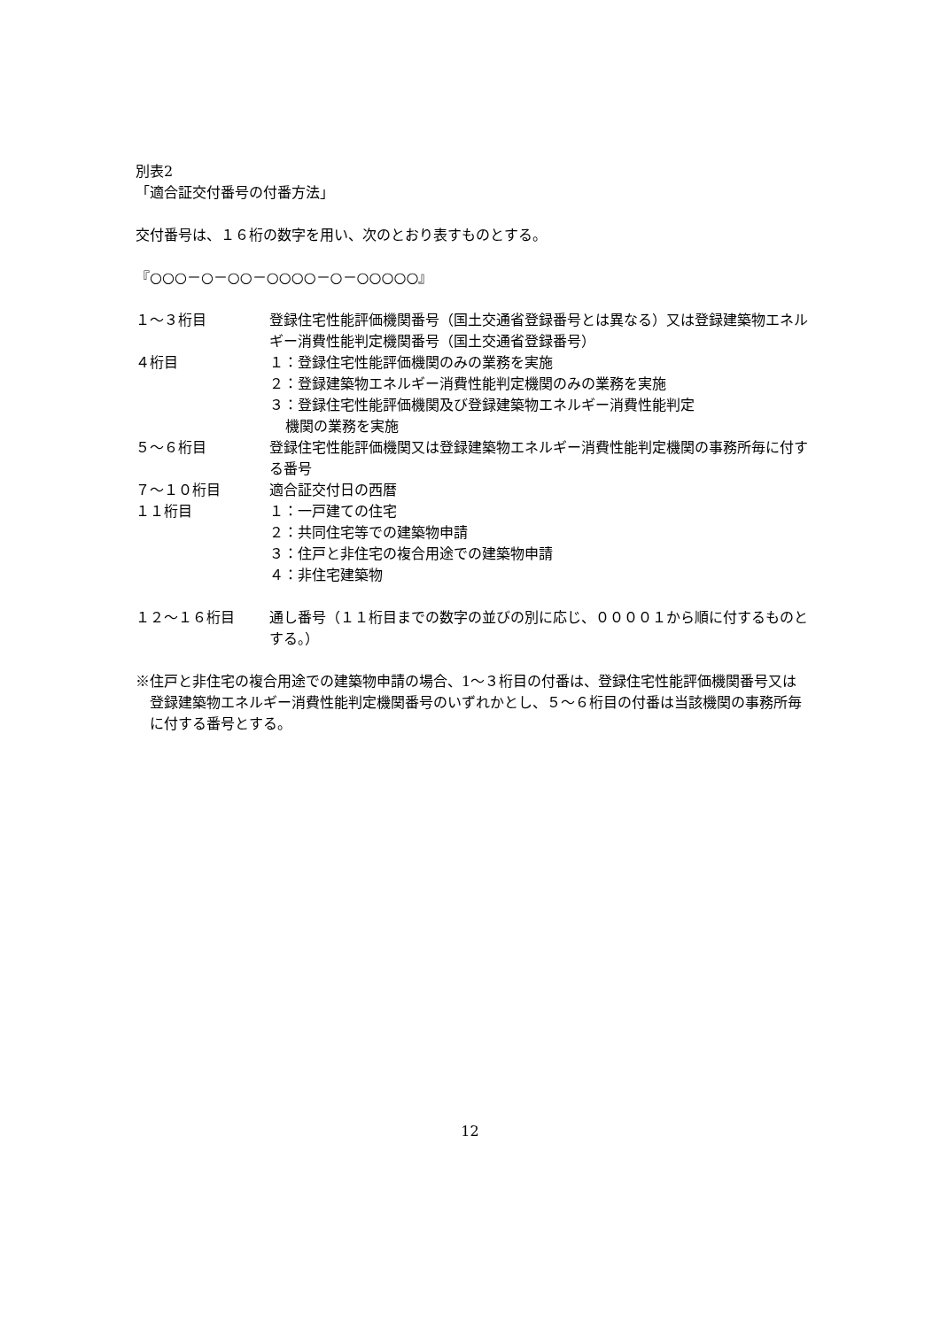別表2
「適合証交付番号の付番方法」
交付番号は、１６桁の数字を用い、次のとおり表すものとする。
『○○○－○－○○－○○○○－○－○○○○○』
１～３桁目 登録住宅性能評価機関番号（国土交通省登録番号とは異なる）又は登録建築物エネルギー消費性能判定機関番号（国土交通省登録番号）
４桁目 １：登録住宅性能評価機関のみの業務を実施
２：登録建築物エネルギー消費性能判定機関のみの業務を実施
３：登録住宅性能評価機関及び登録建築物エネルギー消費性能判定
機関の業務を実施
５～６桁目 登録住宅性能評価機関又は登録建築物エネルギー消費性能判定機関の事務所毎に付する番号
７～１０桁目 適合証交付日の西暦
１１桁目 １：一戸建ての住宅
２：共同住宅等での建築物申請
３：住戸と非住宅の複合用途での建築物申請
４：非住宅建築物
１２～１６桁目 通し番号（１１桁目までの数字の並びの別に応じ、００００１から順に付するものとする。）
※住戸と非住宅の複合用途での建築物申請の場合、1～３桁目の付番は、登録住宅性能評価機関番号又は登録建築物エネルギー消費性能判定機関番号のいずれかとし、５～６桁目の付番は当該機関の事務所毎に付する番号とする。
12